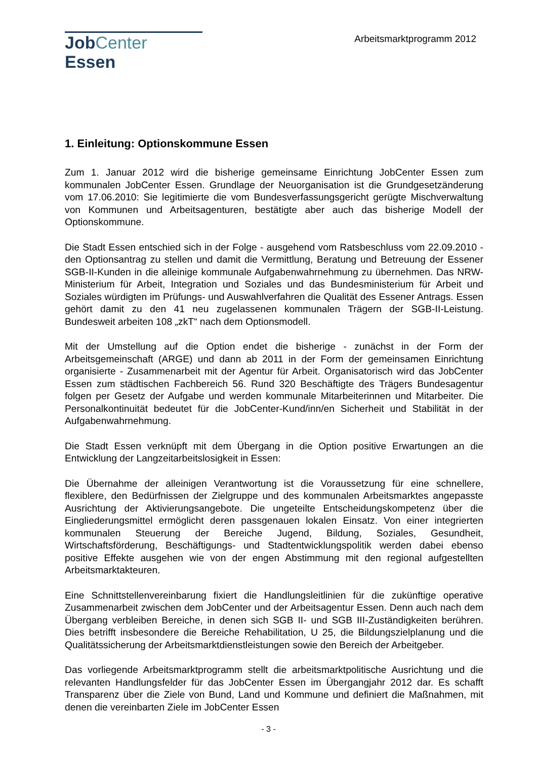JobCenter Essen
Arbeitsmarktprogramm 2012
1. Einleitung: Optionskommune Essen
Zum 1. Januar 2012 wird die bisherige gemeinsame Einrichtung JobCenter Essen zum kommunalen JobCenter Essen. Grundlage der Neuorganisation ist die Grundgesetzänderung vom 17.06.2010: Sie legitimierte die vom Bundesverfassungsgericht gerügte Mischverwaltung von Kommunen und Arbeitsagenturen, bestätigte aber auch das bisherige Modell der Optionskommune.
Die Stadt Essen entschied sich in der Folge - ausgehend vom Ratsbeschluss vom 22.09.2010 - den Optionsantrag zu stellen und damit die Vermittlung, Beratung und Betreuung der Essener SGB-II-Kunden in die alleinige kommunale Aufgabenwahrnehmung zu übernehmen. Das NRW-Ministerium für Arbeit, Integration und Soziales und das Bundesministerium für Arbeit und Soziales würdigten im Prüfungs- und Auswahlverfahren die Qualität des Essener Antrags. Essen gehört damit zu den 41 neu zugelassenen kommunalen Trägern der SGB-II-Leistung. Bundesweit arbeiten 108 „zkT“ nach dem Optionsmodell.
Mit der Umstellung auf die Option endet die bisherige - zunächst in der Form der Arbeitsgemeinschaft (ARGE) und dann ab 2011 in der Form der gemeinsamen Einrichtung organisierte - Zusammenarbeit mit der Agentur für Arbeit. Organisatorisch wird das JobCenter Essen zum städtischen Fachbereich 56. Rund 320 Beschäftigte des Trägers Bundesagentur folgen per Gesetz der Aufgabe und werden kommunale Mitarbeiterinnen und Mitarbeiter. Die Personalkontinuität bedeutet für die JobCenter-Kund/inn/en Sicherheit und Stabilität in der Aufgabenwahrnehmung.
Die Stadt Essen verknüpft mit dem Übergang in die Option positive Erwartungen an die Entwicklung der Langzeitarbeitslosigkeit in Essen:
Die Übernahme der alleinigen Verantwortung ist die Voraussetzung für eine schnellere, flexiblere, den Bedürfnissen der Zielgruppe und des kommunalen Arbeitsmarktes angepasste Ausrichtung der Aktivierungsangebote. Die ungeteilte Entscheidungskompetenz über die Eingliederungsmittel ermöglicht deren passgenauen lokalen Einsatz. Von einer integrierten kommunalen Steuerung der Bereiche Jugend, Bildung, Soziales, Gesundheit, Wirtschaftsförderung, Beschäftigungs- und Stadtentwicklungspolitik werden dabei ebenso positive Effekte ausgehen wie von der engen Abstimmung mit den regional aufgestellten Arbeitsmarktakteuren.
Eine Schnittstellenvereinbarung fixiert die Handlungsleitlinien für die zukünftige operative Zusammenarbeit zwischen dem JobCenter und der Arbeitsagentur Essen. Denn auch nach dem Übergang verbleiben Bereiche, in denen sich SGB II- und SGB III-Zuständigkeiten berühren. Dies betrifft insbesondere die Bereiche Rehabilitation, U 25, die Bildungszielplanung und die Qualitätssicherung der Arbeitsmarktdienstleistungen sowie den Bereich der Arbeitgeber.
Das vorliegende Arbeitsmarktprogramm stellt die arbeitsmarktpolitische Ausrichtung und die relevanten Handlungsfelder für das JobCenter Essen im Übergangjahr 2012 dar. Es schafft Transparenz über die Ziele von Bund, Land und Kommune und definiert die Maßnahmen, mit denen die vereinbarten Ziele im JobCenter Essen
- 3 -